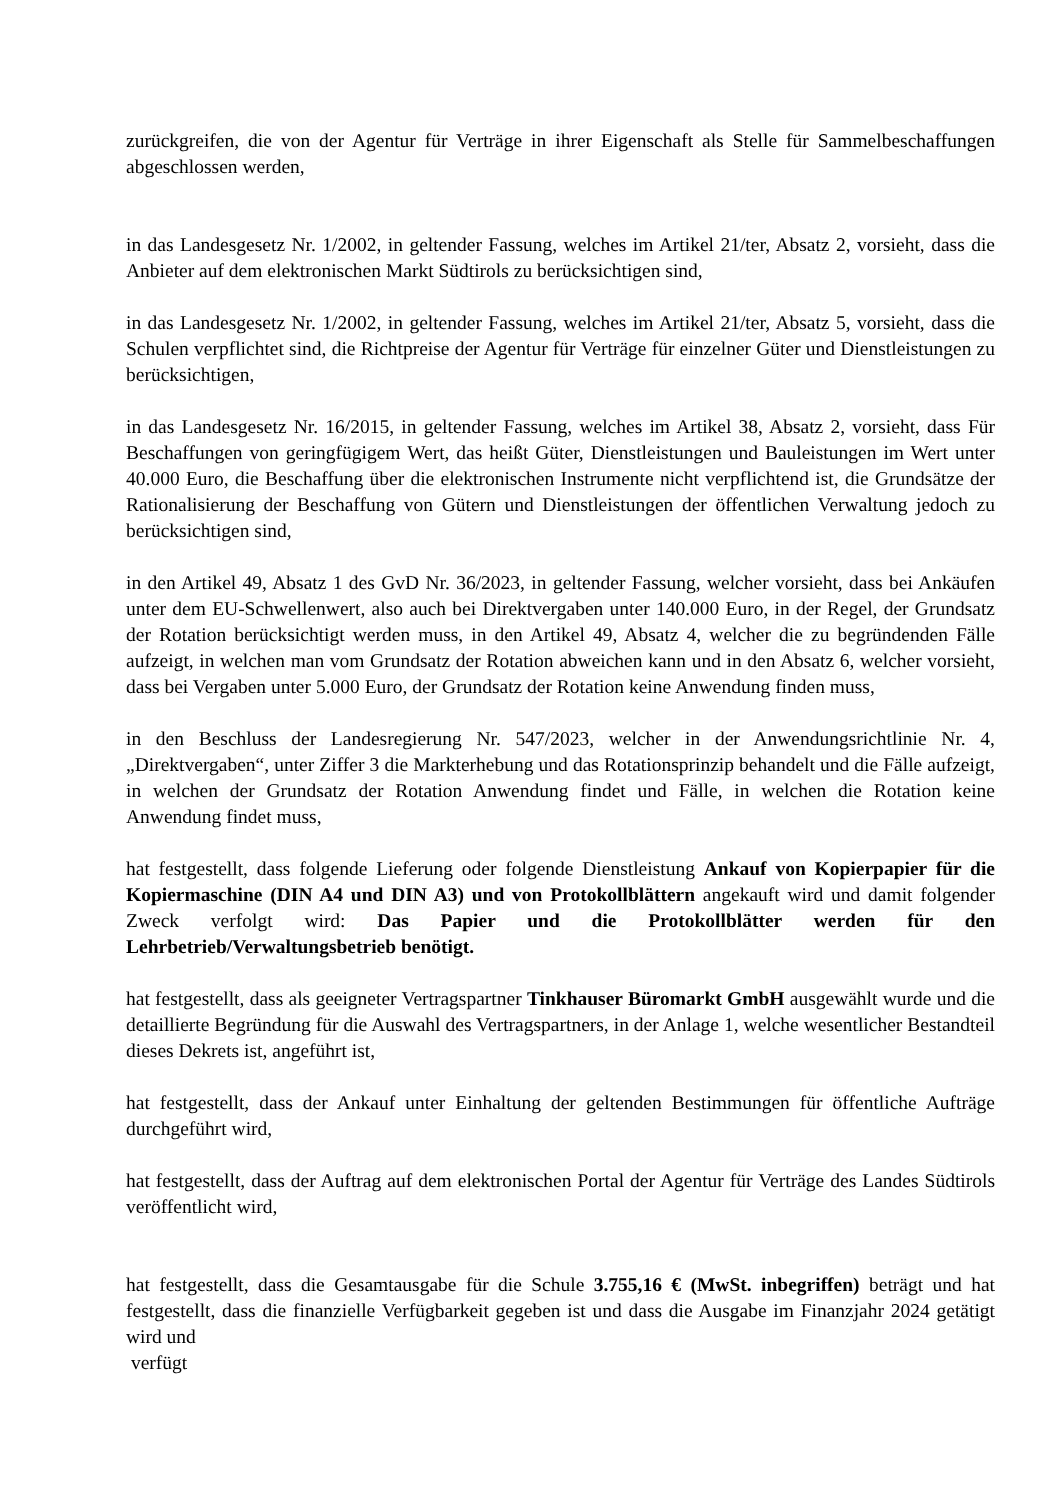zurückgreifen, die von der Agentur für Verträge in ihrer Eigenschaft als Stelle für Sammelbeschaffungen abgeschlossen werden,
in das Landesgesetz Nr. 1/2002, in geltender Fassung, welches im Artikel 21/ter, Absatz 2, vorsieht, dass die Anbieter auf dem elektronischen Markt Südtirols zu berücksichtigen sind,
in das Landesgesetz Nr. 1/2002, in geltender Fassung, welches im Artikel 21/ter, Absatz 5, vorsieht, dass die Schulen verpflichtet sind, die Richtpreise der Agentur für Verträge für einzelner Güter und Dienstleistungen zu berücksichtigen,
in das Landesgesetz Nr. 16/2015, in geltender Fassung, welches im Artikel 38, Absatz 2, vorsieht, dass Für Beschaffungen von geringfügigem Wert, das heißt Güter, Dienstleistungen und Bauleistungen im Wert unter 40.000 Euro, die Beschaffung über die elektronischen Instrumente nicht verpflichtend ist, die Grundsätze der Rationalisierung der Beschaffung von Gütern und Dienstleistungen der öffentlichen Verwaltung jedoch zu berücksichtigen sind,
in den Artikel 49, Absatz 1 des GvD Nr. 36/2023, in geltender Fassung, welcher vorsieht, dass bei Ankäufen unter dem EU-Schwellenwert, also auch bei Direktvergaben unter 140.000 Euro, in der Regel, der Grundsatz der Rotation berücksichtigt werden muss, in den Artikel 49, Absatz 4, welcher die zu begründenden Fälle aufzeigt, in welchen man vom Grundsatz der Rotation abweichen kann und in den Absatz 6, welcher vorsieht, dass bei Vergaben unter 5.000 Euro, der Grundsatz der Rotation keine Anwendung finden muss,
in den Beschluss der Landesregierung Nr. 547/2023, welcher in der Anwendungsrichtlinie Nr. 4, „Direktvergaben“, unter Ziffer 3 die Markterhebung und das Rotationsprinzip behandelt und die Fälle aufzeigt, in welchen der Grundsatz der Rotation Anwendung findet und Fälle, in welchen die Rotation keine Anwendung findet muss,
hat festgestellt, dass folgende Lieferung oder folgende Dienstleistung Ankauf von Kopierpapier für die Kopiermaschine (DIN A4 und DIN A3) und von Protokollblättern angekauft wird und damit folgender Zweck verfolgt wird: Das Papier und die Protokollblätter werden für den Lehrbetrieb/Verwaltungsbetrieb benötigt.
hat festgestellt, dass als geeigneter Vertragspartner Tinkhauser Büromarkt GmbH ausgewählt wurde und die detaillierte Begründung für die Auswahl des Vertragspartners, in der Anlage 1, welche wesentlicher Bestandteil dieses Dekrets ist, angeführt ist,
hat festgestellt, dass der Ankauf unter Einhaltung der geltenden Bestimmungen für öffentliche Aufträge durchgeführt wird,
hat festgestellt, dass der Auftrag auf dem elektronischen Portal der Agentur für Verträge des Landes Südtirols veröffentlicht wird,
hat festgestellt, dass die Gesamtausgabe für die Schule 3.755,16 € (MwSt. inbegriffen) beträgt und hat festgestellt, dass die finanzielle Verfügbarkeit gegeben ist und dass die Ausgabe im Finanzjahr 2024 getätigt wird und
verfügt